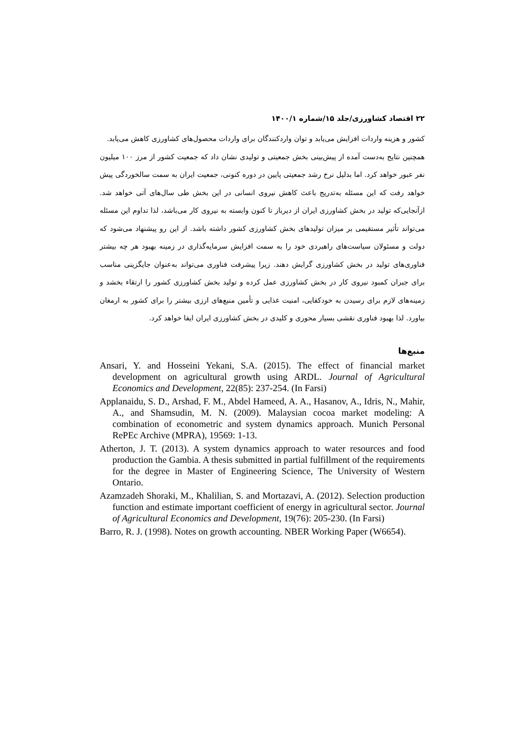۲۲ اقتصاد کشاورزی/جلد ۱۵/شماره ۱۴۰۰/۱
کشور و هزینه واردات افزایش می‌یابد و توان واردکنندگان برای واردات محصول‌های کشاورزی کاهش می‌یابد.
همچنین نتایج به‌دست آمده از پیش‌بینی بخش جمعیتی و تولیدی نشان داد که جمعیت کشور از مرز ۱۰۰ میلیون نفر عبور خواهد کرد. اما بدلیل نرخ رشد جمعیتی پایین در دوره کنونی، جمعیت ایران به سمت سالخوردگی پیش خواهد رفت که این مسئله به‌تدریج باعث کاهش نیروی انسانی در این بخش طی سال‌های آتی خواهد شد. ازآنجایی‌که تولید در بخش کشاورزی ایران از دیرباز تا کنون وابسته به نیروی کار می‌باشد، لذا تداوم این مسئله می‌تواند تأثیر مستقیمی بر میزان تولیدهای بخش کشاورزی کشور داشته باشد. از این رو پیشنهاد می‌شود که دولت و مسئولان سیاست‌های راهبردی خود را به سمت افزایش سرمایه‌گذاری در زمینه بهبود هر چه بیشتر فناوری‌های تولید در بخش کشاورزی گرایش دهند. زیرا پیشرفت فناوری می‌تواند به‌عنوان جایگزینی مناسب برای جبران کمبود نیروی کار در بخش کشاورزی عمل کرده و تولید بخش کشاورزی کشور را ارتقاء بخشد و زمینه‌های لازم برای رسیدن به خودکفایی، امنیت غذایی و تأمین منبع‌های ارزی بیشتر را برای کشور به ارمغان بیاورد. لذا بهبود فناوری نقشی بسیار محوری و کلیدی در بخش کشاورزی ایران ایفا خواهد کرد.
منبع‌ها
Ansari, Y. and Hosseini Yekani, S.A. (2015). The effect of financial market development on agricultural growth using ARDL. Journal of Agricultural Economics and Development, 22(85): 237-254. (In Farsi)
Applanaidu, S. D., Arshad, F. M., Abdel Hameed, A. A., Hasanov, A., Idris, N., Mahir, A., and Shamsudin, M. N. (2009). Malaysian cocoa market modeling: A combination of econometric and system dynamics approach. Munich Personal RePEc Archive (MPRA), 19569: 1-13.
Atherton, J. T. (2013). A system dynamics approach to water resources and food production the Gambia. A thesis submitted in partial fulfillment of the requirements for the degree in Master of Engineering Science, The University of Western Ontario.
Azamzadeh Shoraki, M., Khalilian, S. and Mortazavi, A. (2012). Selection production function and estimate important coefficient of energy in agricultural sector. Journal of Agricultural Economics and Development, 19(76): 205-230. (In Farsi)
Barro, R. J. (1998). Notes on growth accounting. NBER Working Paper (W6654).